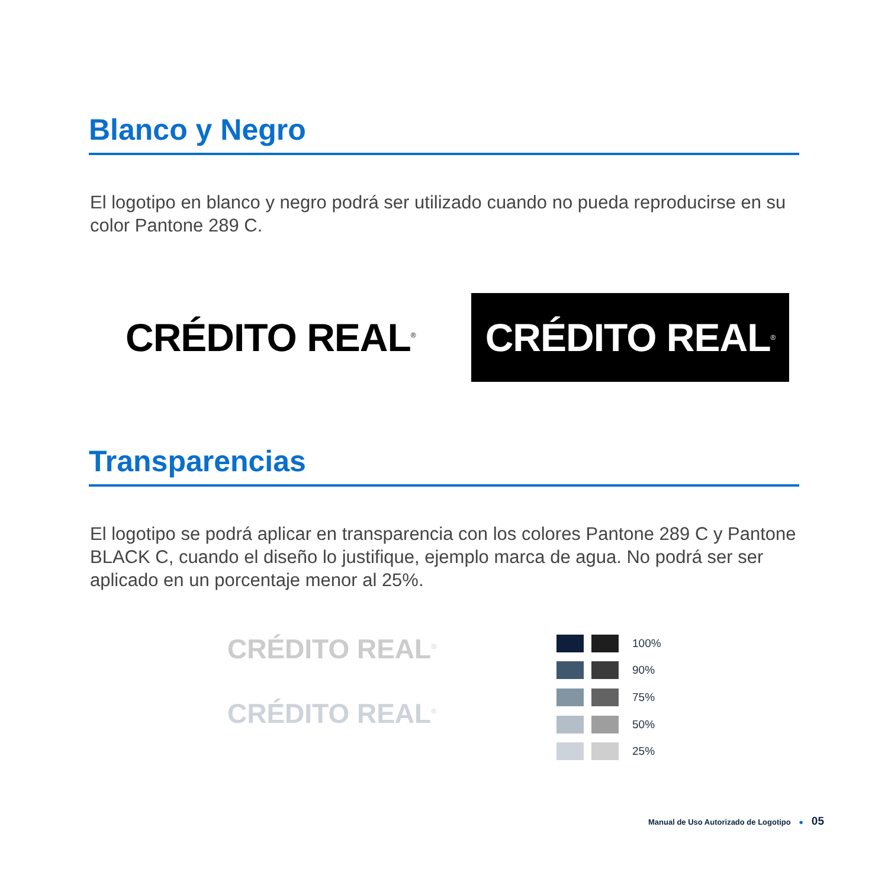Blanco y Negro
El logotipo en blanco y negro podrá ser utilizado cuando no pueda reproducirse en su color Pantone 289 C.
CRÉDITO REAL<sup>®</sup>
CRÉDITO REAL<sup>®</sup>
Transparencias
El logotipo se podrá aplicar en transparencia con los colores Pantone 289 C y Pantone BLACK C, cuando el diseño lo justifique, ejemplo marca de agua. No podrá ser ser aplicado en un porcentaje menor al 25%.
CRÉDITO REAL<sup>®</sup>
CRÉDITO REAL<sup>®</sup>
100% 90% 75% 50% 25%
Manual de Uso Autorizado de Logotipo ● 05